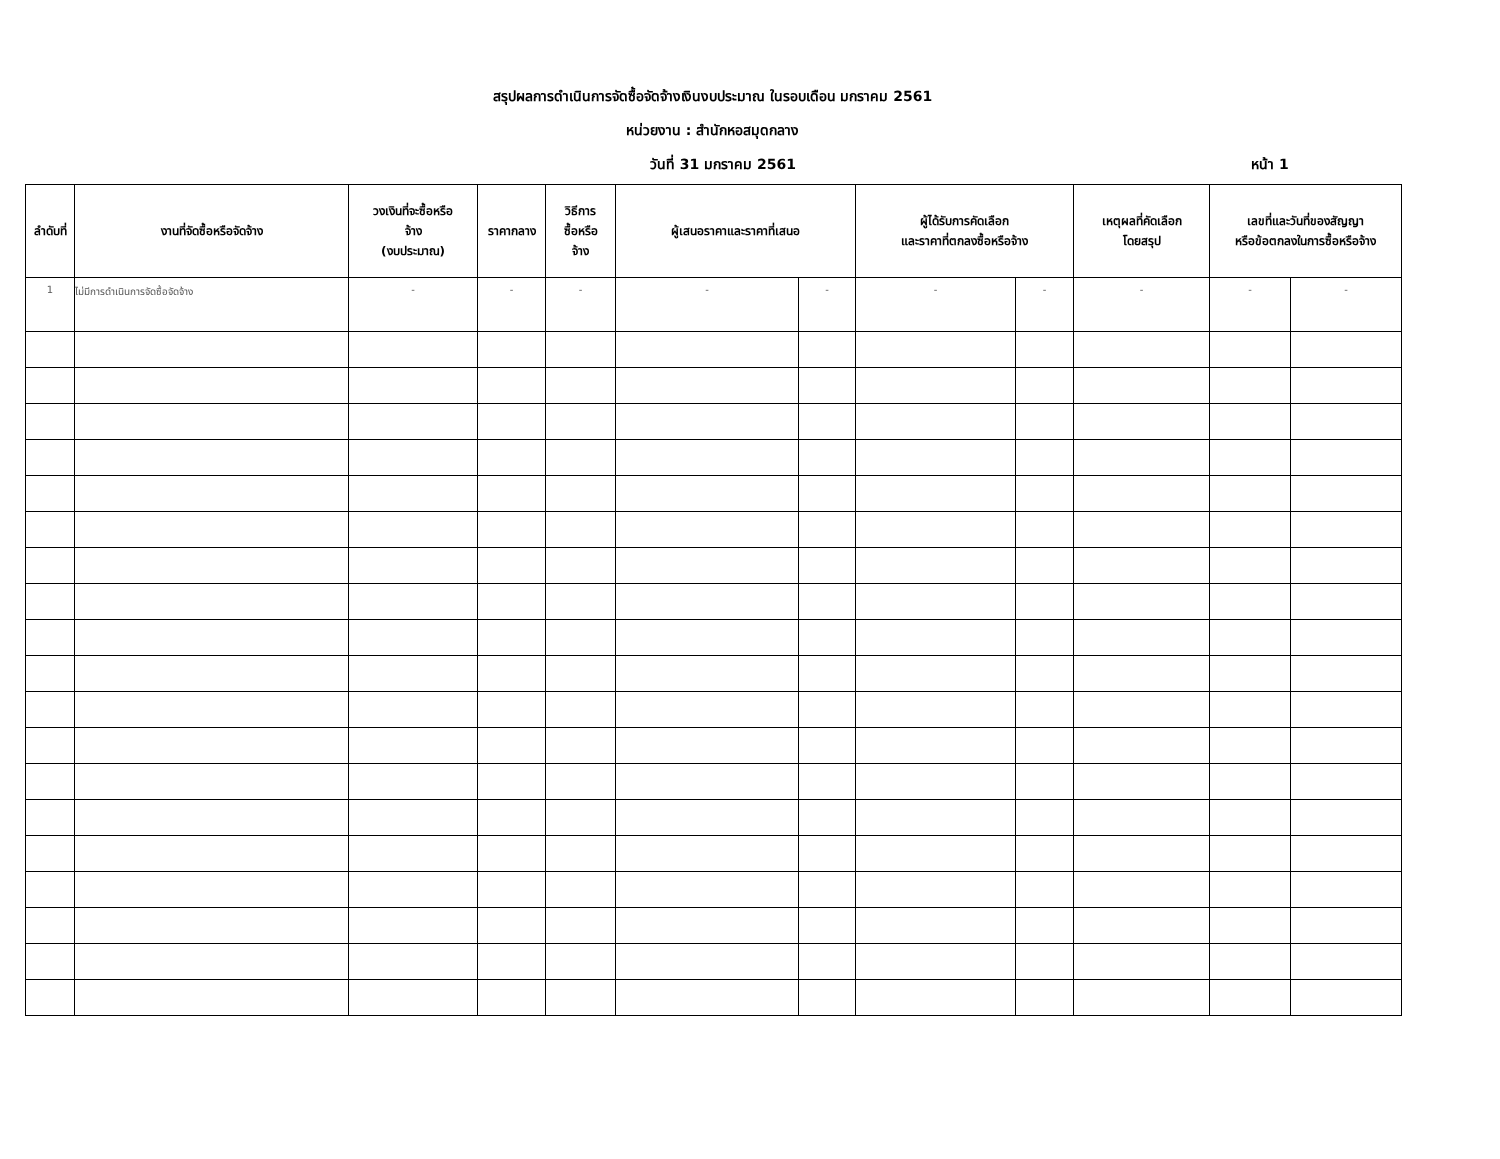สรุปผลการดำเนินการจัดซื้อจัดจ้างเงินงบประมาณ ในรอบเดือน มกราคม 2561
หน่วยงาน : สำนักหอสมุดกลาง
วันที่ 31 มกราคม 2561 หน้า 1
| ลำดับที่ | งานที่จัดซื้อหรือจัดจ้าง | วงเงินที่จะซื้อหรือ จ้าง (งบประมาณ) | ราคากลาง | วิธีการ ซื้อหรือ จ้าง | ผู้เสนอราคาและราคาที่เสนอ | | ผู้ได้รับการคัดเลือก และราคาที่ตกลงซื้อหรือจ้าง | | เหตุผลที่คัดเลือก โดยสรุป | เลขที่และวันที่ของสัญญา หรือข้อตกลงในการซื้อหรือจ้าง | |
| --- | --- | --- | --- | --- | --- | --- | --- | --- | --- | --- | --- |
| 1 | ไม่มีการดำเนินการจัดซื้อจัดจ้าง | - | - | - | - | - | - | - | - | - | - |